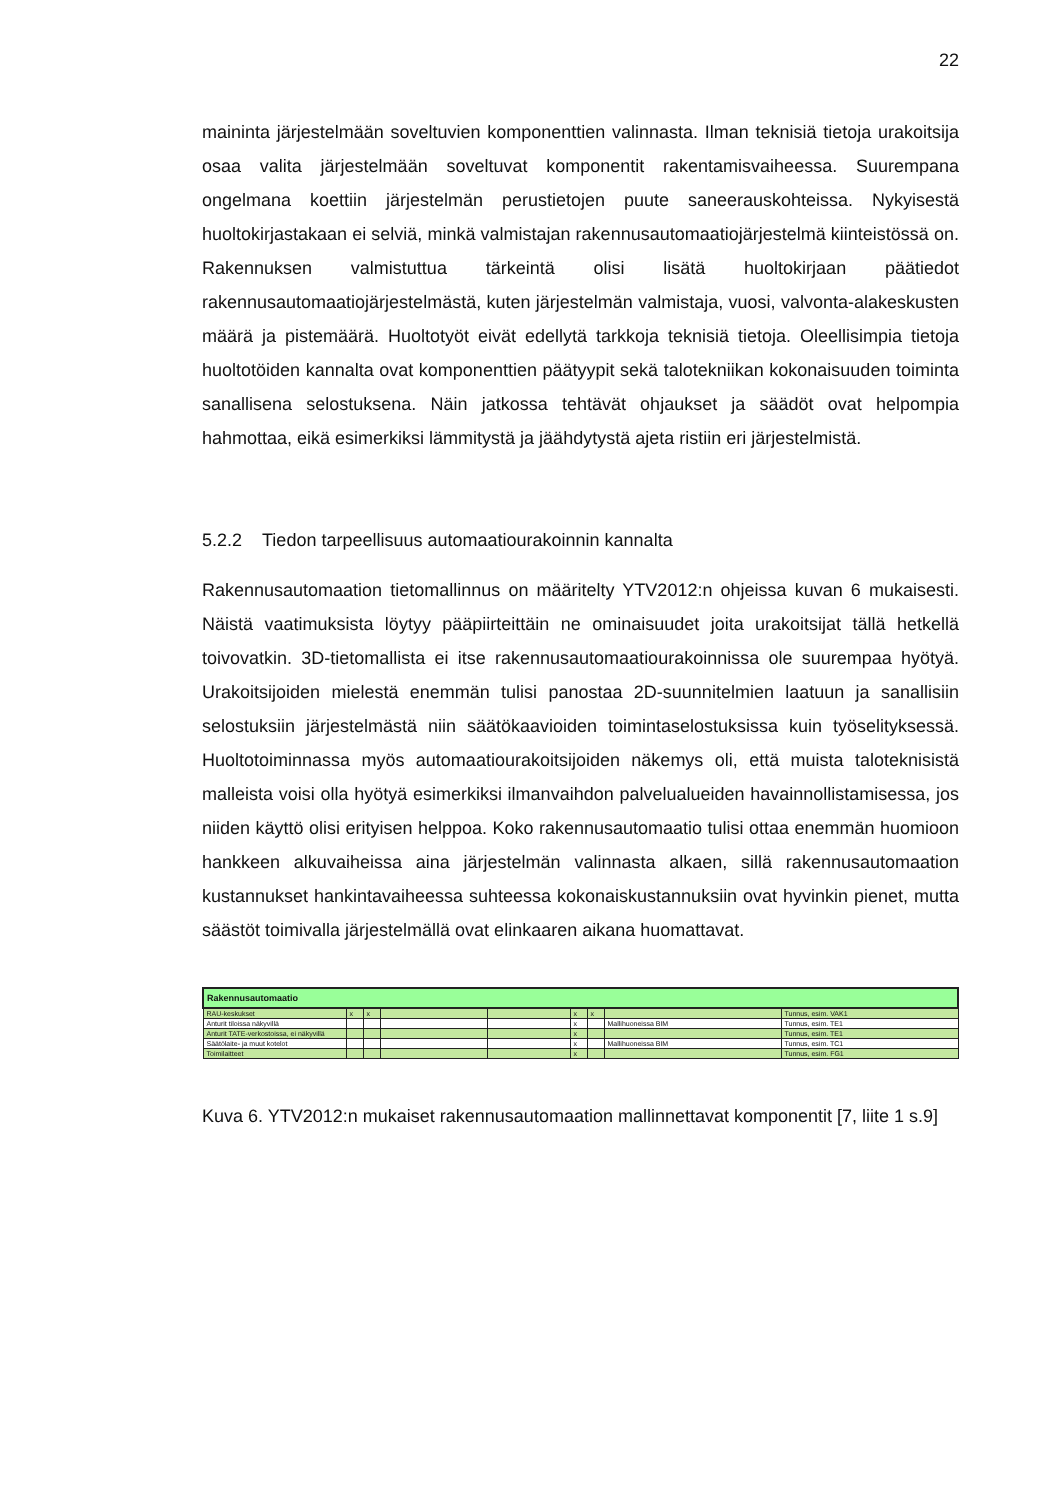22
maininta järjestelmään soveltuvien komponenttien valinnasta. Ilman teknisiä tietoja urakoitsija osaa valita järjestelmään soveltuvat komponentit rakentamisvaiheessa. Suurempana ongelmana koettiin järjestelmän perustietojen puute saneerauskohteissa. Nykyisestä huoltokirjastakaan ei selviä, minkä valmistajan rakennusautomaatiojärjestelmä kiinteistössä on. Rakennuksen valmistuttua tärkeintä olisi lisätä huoltokirjaan päätiedot rakennusautomaatiojärjestelmästä, kuten järjestelmän valmistaja, vuosi, valvonta-alakeskusten määrä ja pistemäärä. Huoltotyöt eivät edellytä tarkkoja teknisiä tietoja. Oleellisimpia tietoja huoltotöiden kannalta ovat komponenttien päätyypit sekä talotekniikan kokonaisuuden toiminta sanallisena selostuksena. Näin jatkossa tehtävät ohjaukset ja säädöt ovat helpompia hahmottaa, eikä esimerkiksi lämmitystä ja jäähdytystä ajeta ristiin eri järjestelmistä.
5.2.2 Tiedon tarpeellisuus automaatiourakoinnin kannalta
Rakennusautomaation tietomallinnus on määritelty YTV2012:n ohjeissa kuvan 6 mukaisesti. Näistä vaatimuksista löytyy pääpiirteittäin ne ominaisuudet joita urakoitsijat tällä hetkellä toivovatkin. 3D-tietomallista ei itse rakennusautomaatiourakoinnissa ole suurempaa hyötyä. Urakoitsijoiden mielestä enemmän tulisi panostaa 2D-suunnitelmien laatuun ja sanallisiin selostuksiin järjestelmästä niin säätökaavioiden toimintaselostuksissa kuin työselityksessä. Huoltotoiminnassa myös automaatiourakoitsijoiden näkemys oli, että muista taloteknisistä malleista voisi olla hyötyä esimerkiksi ilmanvaihdon palvelualueiden havainnollistamisessa, jos niiden käyttö olisi erityisen helppoa. Koko rakennusautomaatio tulisi ottaa enemmän huomioon hankkeen alkuvaiheissa aina järjestelmän valinnasta alkaen, sillä rakennusautomaation kustannukset hankintavaiheessa suhteessa kokonaiskustannuksiin ovat hyvinkin pienet, mutta säästöt toimivalla järjestelmällä ovat elinkaaren aikana huomattavat.
| Rakennusautomaatio | | | | | | | | |
| RAU-keskukset | x | x | | | x | x | | Tunnus, esim. VAK1 |
| Anturit tiloissa näkyvillä | | | | | x | | Mallihuoneissa BIM | Tunnus, esim. TE1 |
| Anturit TATE-verkostoissa, ei näkyvillä | | | | | x | | | Tunnus, esim. TE1 |
| Säätölaite- ja muut kotelot | | | | | x | | Mallihuoneissa BIM | Tunnus, esim. TC1 |
| Toimilaitteet | | | | | x | | | Tunnus, esim. FG1 |
Kuva 6. YTV2012:n mukaiset rakennusautomaation mallinnettavat komponentit [7, liite 1 s.9]